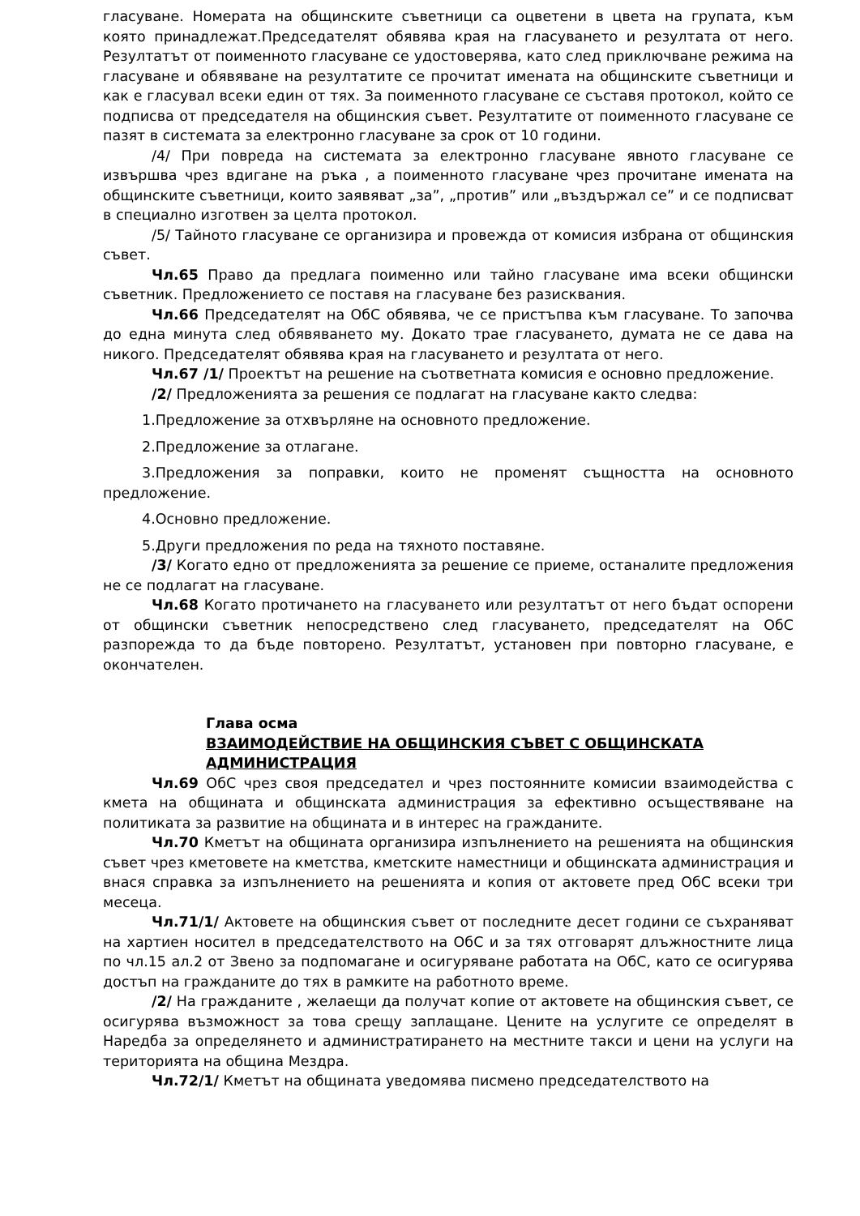гласуване. Номерата на общинските съветници са оцветени в цвета на групата, към която принадлежат.Председателят обявява края на гласуването и резултата от него. Резултатът от поименното гласуване се удостоверява, като след приключване режима на гласуване и обявяване на резултатите се прочитат имената на общинските съветници и как е гласувал всеки един от тях. За поименното гласуване се съставя протокол, който се подписва от председателя на общинския съвет. Резултатите от поименното гласуване се пазят в системата за електронно гласуване за срок от 10 години.
/4/ При повреда на системата за електронно гласуване явното гласуване се извършва чрез вдигане на ръка , а поименното гласуване чрез прочитане имената на общинските съветници, които заявяват „за”, „против” или „въздържал се” и се подписват в специално изготвен за целта протокол.
/5/ Тайното гласуване се организира и провежда от комисия избрана от общинския съвет.
Чл.65 Право да предлага поименно или тайно гласуване има всеки общински съветник. Предложението се поставя на гласуване без разисквания.
Чл.66 Председателят на ОбС обявява, че се пристъпва към гласуване. То започва до една минута след обявяването му. Докато трае гласуването, думата не се дава на никого. Председателят обявява края на гласуването и резултата от него.
Чл.67 /1/ Проектът на решение на съответната комисия е основно предложение.
/2/ Предложенията за решения се подлагат на гласуване както следва:
1.Предложение за отхвърляне на основното предложение.
2.Предложение за отлагане.
3.Предложения за поправки, които не променят същността на основното предложение.
4.Основно предложение.
5.Други предложения по реда на тяхното поставяне.
/3/ Когато едно от предложенията за решение се приеме, останалите предложения не се подлагат на гласуване.
Чл.68 Когато протичането на гласуването или резултатът от него бъдат оспорени от общински съветник непосредствено след гласуването, председателят на ОбС разпорежда то да бъде повторено. Резултатът, установен при повторно гласуване, е окончателен.
Глава осма
ВЗАИМОДЕЙСТВИЕ НА ОБЩИНСКИЯ СЪВЕТ С ОБЩИНСКАТА АДМИНИСТРАЦИЯ
Чл.69 ОбС чрез своя председател и чрез постоянните комисии взаимодейства с кмета на общината и общинската администрация за ефективно осъществяване на политиката за развитие на общината и в интерес на гражданите.
Чл.70 Кметът на общината организира изпълнението на решенията на общинския съвет чрез кметовете на кметства, кметските наместници и общинската администрация и внася справка за изпълнението на решенията и копия от актовете пред ОбС всеки три месеца.
Чл.71/1/ Актовете на общинския съвет от последните десет години се съхраняват на хартиен носител в председателството на ОбС и за тях отговарят длъжностните лица по чл.15 ал.2 от Звено за подпомагане и осигуряване работата на ОбС, като се осигурява достъп на гражданите до тях в рамките на работното време.
/2/ На гражданите , желаещи да получат копие от актовете на общинския съвет, се осигурява възможност за това срещу заплащане. Цените на услугите се определят в Наредба за определянето и администратирането на местните такси и цени на услуги на територията на община Мездра.
Чл.72/1/ Кметът на общината уведомява писмено председателството на